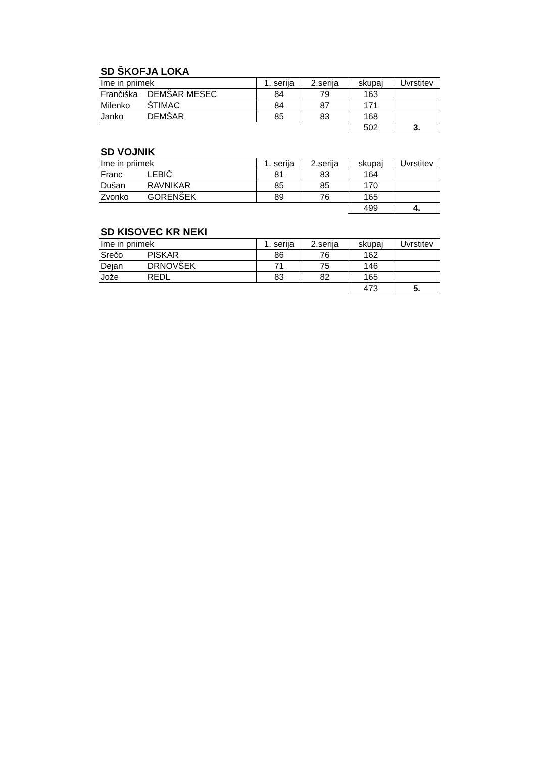SD ŠKOFJA LOKA
| Ime in priimek | 1. serija | 2.serija | skupaj | Uvrstitev |
| --- | --- | --- | --- | --- |
| Frančiška DEMŠAR MESEC | 84 | 79 | 163 | |
| Milenko ŠTIMAC | 84 | 87 | 171 | |
| Janko DEMŠAR | 85 | 83 | 168 | |
| | | | 502 | 3. |
SD VOJNIK
| Ime in priimek | 1. serija | 2.serija | skupaj | Uvrstitev |
| --- | --- | --- | --- | --- |
| Franc LEBIČ | 81 | 83 | 164 | |
| Dušan RAVNIKAR | 85 | 85 | 170 | |
| Zvonko GORENŠEK | 89 | 76 | 165 | |
| | | | 499 | 4. |
SD KISOVEC KR NEKI
| Ime in priimek | 1. serija | 2.serija | skupaj | Uvrstitev |
| --- | --- | --- | --- | --- |
| Srečo PISKAR | 86 | 76 | 162 | |
| Dejan DRNOVŠEK | 71 | 75 | 146 | |
| Jože REDL | 83 | 82 | 165 | |
| | | | 473 | 5. |